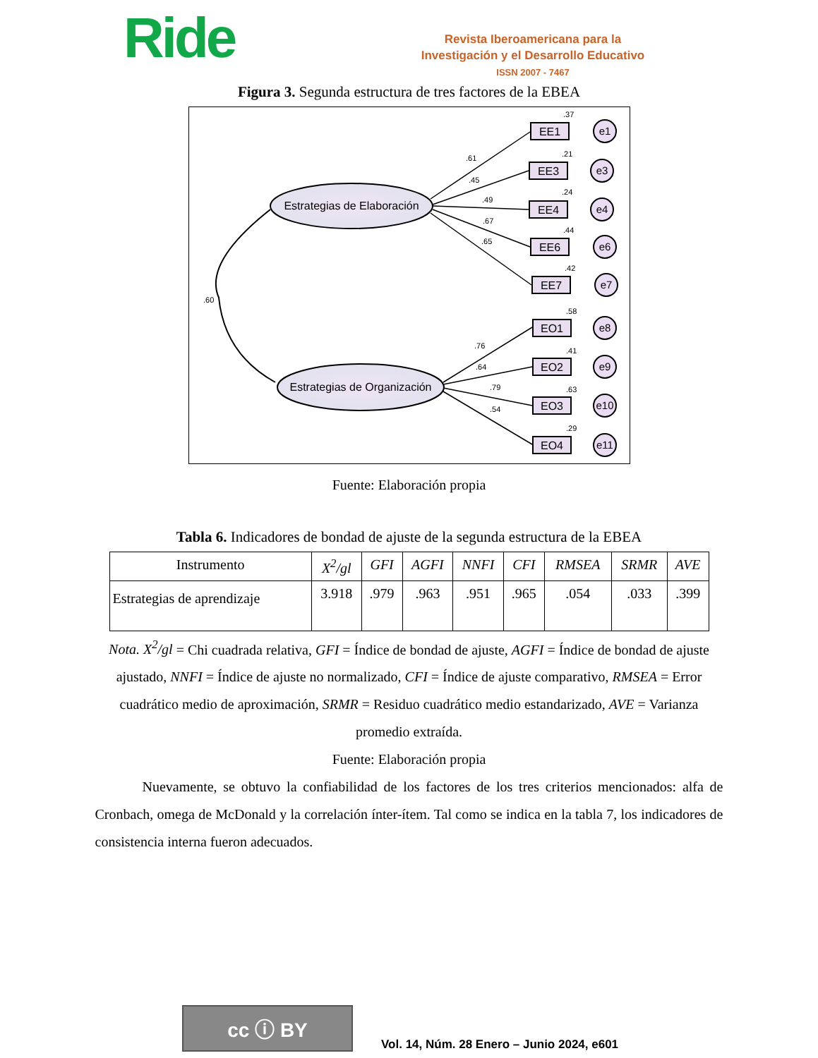Ride
Revista Iberoamericana para la
Investigación y el Desarrollo Educativo
ISSN 2007 - 7467
Figura 3. Segunda estructura de tres factores de la EBEA
Estrategias de Elaboración
Estrategias de Organización
.60
.61
.45
.49
.67
.65
.76
.64
.79
.54
EE1
EE3
EE4
EE6
EE7
EO1
EO2
EO3
EO4
.37
.21
.24
.44
.42
.58
.41
.63
.29
e1
e3
e4
e6
e7
e8
e9
e10
e11
Fuente: Elaboración propia
Tabla 6. Indicadores de bondad de ajuste de la segunda estructura de la EBEA
| Instrumento | X<sup>2</sup>/gl | GFI | AGFI | NNFI | CFI | RMSEA | SRMR | AVE |
| --- | --- | --- | --- | --- | --- | --- | --- | --- |
| Estrategias de aprendizaje | 3.918 | .979 | .963 | .951 | .965 | .054 | .033 | .399 |
Nota. X<sup>2</sup>/gl = Chi cuadrada relativa, GFI = Índice de bondad de ajuste, AGFI = Índice de bondad de ajuste ajustado, NNFI = Índice de ajuste no normalizado, CFI = Índice de ajuste comparativo, RMSEA = Error cuadrático medio de aproximación, SRMR = Residuo cuadrático medio estandarizado, AVE = Varianza promedio extraída.
Fuente: Elaboración propia
Nuevamente, se obtuvo la confiabilidad de los factores de los tres criterios mencionados: alfa de Cronbach, omega de McDonald y la correlación ínter-ítem. Tal como se indica en la tabla 7, los indicadores de consistencia interna fueron adecuados.
cc ⓘ BY
Vol. 14, Núm. 28 Enero – Junio 2024, e601